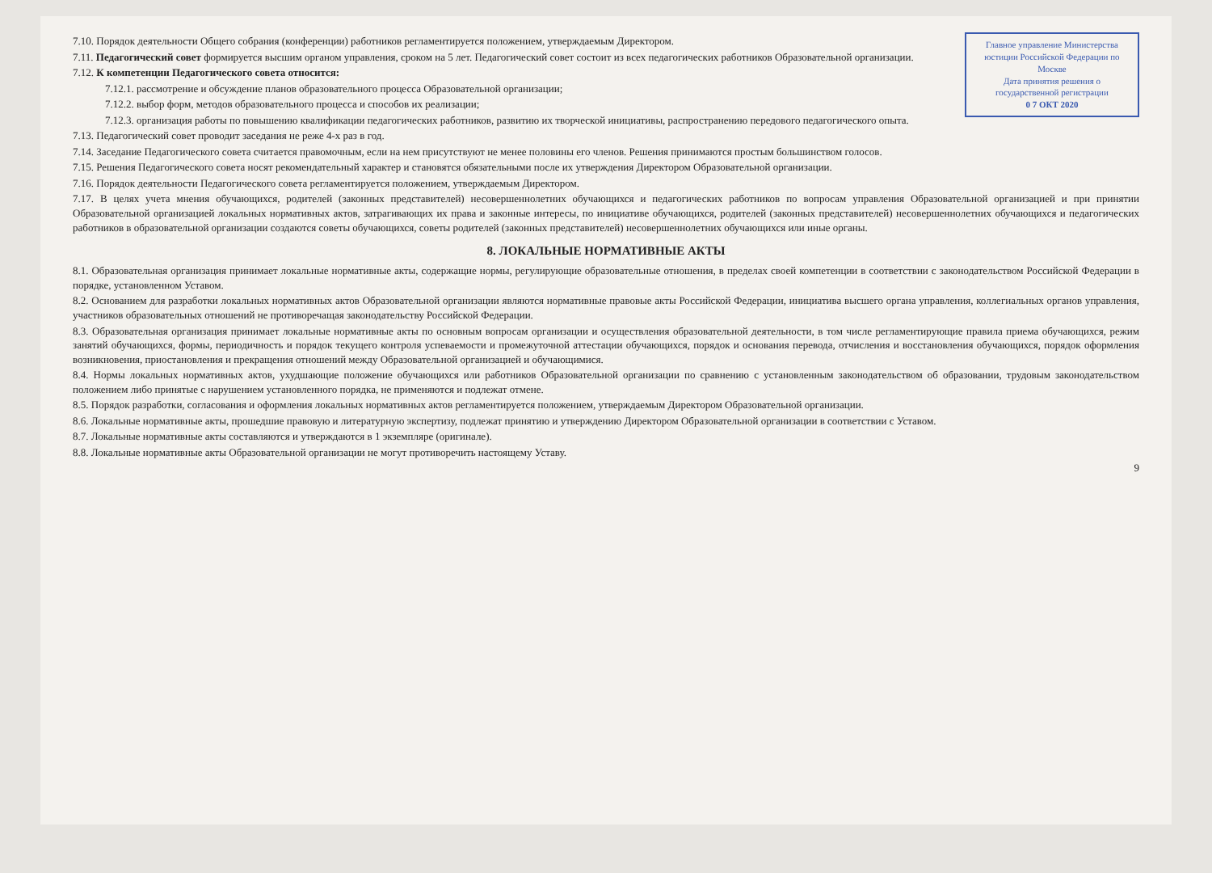Главное управление Министерства юстиции Российской Федерации по Москве
Дата принятия решения о государственной регистрации
0 7 ОКТ 2020
7.10. Порядок деятельности Общего собрания (конференции) работников регламентируется положением, утверждаемым Директором.
7.11. Педагогический совет формируется высшим органом управления, сроком на 5 лет. Педагогический совет состоит из всех педагогических работников Образовательной организации.
7.12. К компетенции Педагогического совета относится:
7.12.1. рассмотрение и обсуждение планов образовательного процесса Образовательной организации;
7.12.2. выбор форм, методов образовательного процесса и способов их реализации;
7.12.3. организация работы по повышению квалификации педагогических работников, развитию их творческой инициативы, распространению передового педагогического опыта.
7.13. Педагогический совет проводит заседания не реже 4-х раз в год.
7.14. Заседание Педагогического совета считается правомочным, если на нем присутствуют не менее половины его членов. Решения принимаются простым большинством голосов.
7.15. Решения Педагогического совета носят рекомендательный характер и становятся обязательными после их утверждения Директором Образовательной организации.
7.16. Порядок деятельности Педагогического совета регламентируется положением, утверждаемым Директором.
7.17. В целях учета мнения обучающихся, родителей (законных представителей) несовершеннолетних обучающихся и педагогических работников по вопросам управления Образовательной организацией и при принятии Образовательной организацией локальных нормативных актов, затрагивающих их права и законные интересы, по инициативе обучающихся, родителей (законных представителей) несовершеннолетних обучающихся и педагогических работников в образовательной организации создаются советы обучающихся, советы родителей (законных представителей) несовершеннолетних обучающихся или иные органы.
8. ЛОКАЛЬНЫЕ НОРМАТИВНЫЕ АКТЫ
8.1. Образовательная организация принимает локальные нормативные акты, содержащие нормы, регулирующие образовательные отношения, в пределах своей компетенции в соответствии с законодательством Российской Федерации в порядке, установленном Уставом.
8.2. Основанием для разработки локальных нормативных актов Образовательной организации являются нормативные правовые акты Российской Федерации, инициатива высшего органа управления, коллегиальных органов управления, участников образовательных отношений не противоречащая законодательству Российской Федерации.
8.3. Образовательная организация принимает локальные нормативные акты по основным вопросам организации и осуществления образовательной деятельности, в том числе регламентирующие правила приема обучающихся, режим занятий обучающихся, формы, периодичность и порядок текущего контроля успеваемости и промежуточной аттестации обучающихся, порядок и основания перевода, отчисления и восстановления обучающихся, порядок оформления возникновения, приостановления и прекращения отношений между Образовательной организацией и обучающимися.
8.4. Нормы локальных нормативных актов, ухудшающие положение обучающихся или работников Образовательной организации по сравнению с установленным законодательством об образовании, трудовым законодательством положением либо принятые с нарушением установленного порядка, не применяются и подлежат отмене.
8.5. Порядок разработки, согласования и оформления локальных нормативных актов регламентируется положением, утверждаемым Директором Образовательной организации.
8.6. Локальные нормативные акты, прошедшие правовую и литературную экспертизу, подлежат принятию и утверждению Директором Образовательной организации в соответствии с Уставом.
8.7. Локальные нормативные акты составляются и утверждаются в 1 экземпляре (оригинале).
8.8. Локальные нормативные акты Образовательной организации не могут противоречить настоящему Уставу.
9